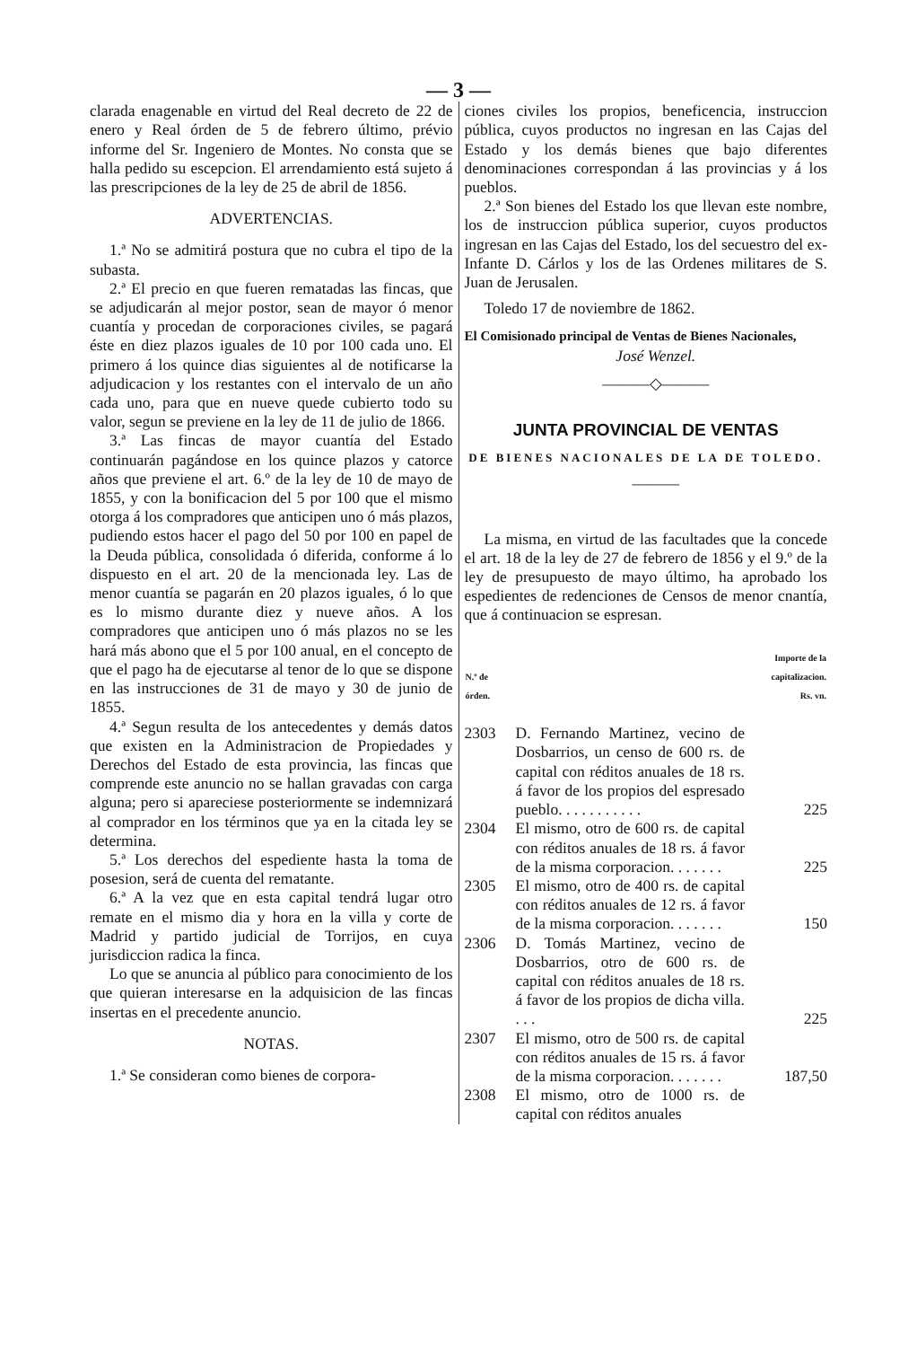— 3 —
clarada enagenable en virtud del Real decreto de 22 de enero y Real órden de 5 de febrero último, prévio informe del Sr. Ingeniero de Montes. No consta que se halla pedido su escepcion. El arrendamiento está sujeto á las prescripciones de la ley de 25 de abril de 1856.
ADVERTENCIAS.
1.ª No se admitirá postura que no cubra el tipo de la subasta.
2.ª El precio en que fueren rematadas las fincas, que se adjudicarán al mejor postor, sean de mayor ó menor cuantía y procedan de corporaciones civiles, se pagará éste en diez plazos iguales de 10 por 100 cada uno. El primero á los quince dias siguientes al de notificarse la adjudicacion y los restantes con el intervalo de un año cada uno, para que en nueve quede cubierto todo su valor, segun se previene en la ley de 11 de julio de 1866.
3.ª Las fincas de mayor cuantía del Estado continuarán pagándose en los quince plazos y catorce años que previene el art. 6.º de la ley de 10 de mayo de 1855, y con la bonificacion del 5 por 100 que el mismo otorga á los compradores que anticipen uno ó más plazos, pudiendo estos hacer el pago del 50 por 100 en papel de la Deuda pública, consolidada ó diferida, conforme á lo dispuesto en el art. 20 de la mencionada ley. Las de menor cuantía se pagarán en 20 plazos iguales, ó lo que es lo mismo durante diez y nueve años. A los compradores que anticipen uno ó más plazos no se les hará más abono que el 5 por 100 anual, en el concepto de que el pago ha de ejecutarse al tenor de lo que se dispone en las instrucciones de 31 de mayo y 30 de junio de 1855.
4.ª Segun resulta de los antecedentes y demás datos que existen en la Administracion de Propiedades y Derechos del Estado de esta provincia, las fincas que comprende este anuncio no se hallan gravadas con carga alguna; pero si apareciese posteriormente se indemnizará al comprador en los términos que ya en la citada ley se determina.
5.ª Los derechos del espediente hasta la toma de posesion, será de cuenta del rematante.
6.ª A la vez que en esta capital tendrá lugar otro remate en el mismo dia y hora en la villa y corte de Madrid y partido judicial de Torrijos, en cuya jurisdiccion radica la finca.
Lo que se anuncia al público para conocimiento de los que quieran interesarse en la adquisicion de las fincas insertas en el precedente anuncio.
NOTAS.
1.ª Se consideran como bienes de corpora-
ciones civiles los propios, beneficencia, instruccion pública, cuyos productos no ingresan en las Cajas del Estado y los demás bienes que bajo diferentes denominaciones correspondan á las provincias y á los pueblos.
2.ª Son bienes del Estado los que llevan este nombre, los de instruccion pública superior, cuyos productos ingresan en las Cajas del Estado, los del secuestro del ex-Infante D. Cárlos y los de las Ordenes militares de S. Juan de Jerusalen.
Toledo 17 de noviembre de 1862.
El Comisionado principal de Ventas de Bienes Nacionales,
José Wenzel.
———◇———
JUNTA PROVINCIAL DE VENTAS
DE BIENES NACIONALES DE LA DE TOLEDO.
———
La misma, en virtud de las facultades que la concede el art. 18 de la ley de 27 de febrero de 1856 y el 9.º de la ley de presupuesto de mayo último, ha aprobado los espedientes de redenciones de Censos de menor cnantía, que á continuacion se espresan.
| N.º de órden. | | Importe de la capitalizacion. Rs. vn. |
| --- | --- | --- |
| 2303 | D. Fernando Martinez, vecino de Dosbarrios, un censo de 600 rs. de capital con réditos anuales de 18 rs. á favor de los propios del espresado pueblo. . . . . . . . . . . | 225 |
| 2304 | El mismo, otro de 600 rs. de capital con réditos anuales de 18 rs. á favor de la misma corporacion. . . . . . . | 225 |
| 2305 | El mismo, otro de 400 rs. de capital con réditos anuales de 12 rs. á favor de la misma corporacion. . . . . . . | 150 |
| 2306 | D. Tomás Martinez, vecino de Dosbarrios, otro de 600 rs. de capital con réditos anuales de 18 rs. á favor de los propios de dicha villa. . . . | 225 |
| 2307 | El mismo, otro de 500 rs. de capital con réditos anuales de 15 rs. á favor de la misma corporacion. . . . . . . | 187,50 |
| 2308 | El mismo, otro de 1000 rs. de capital con réditos anuales | |